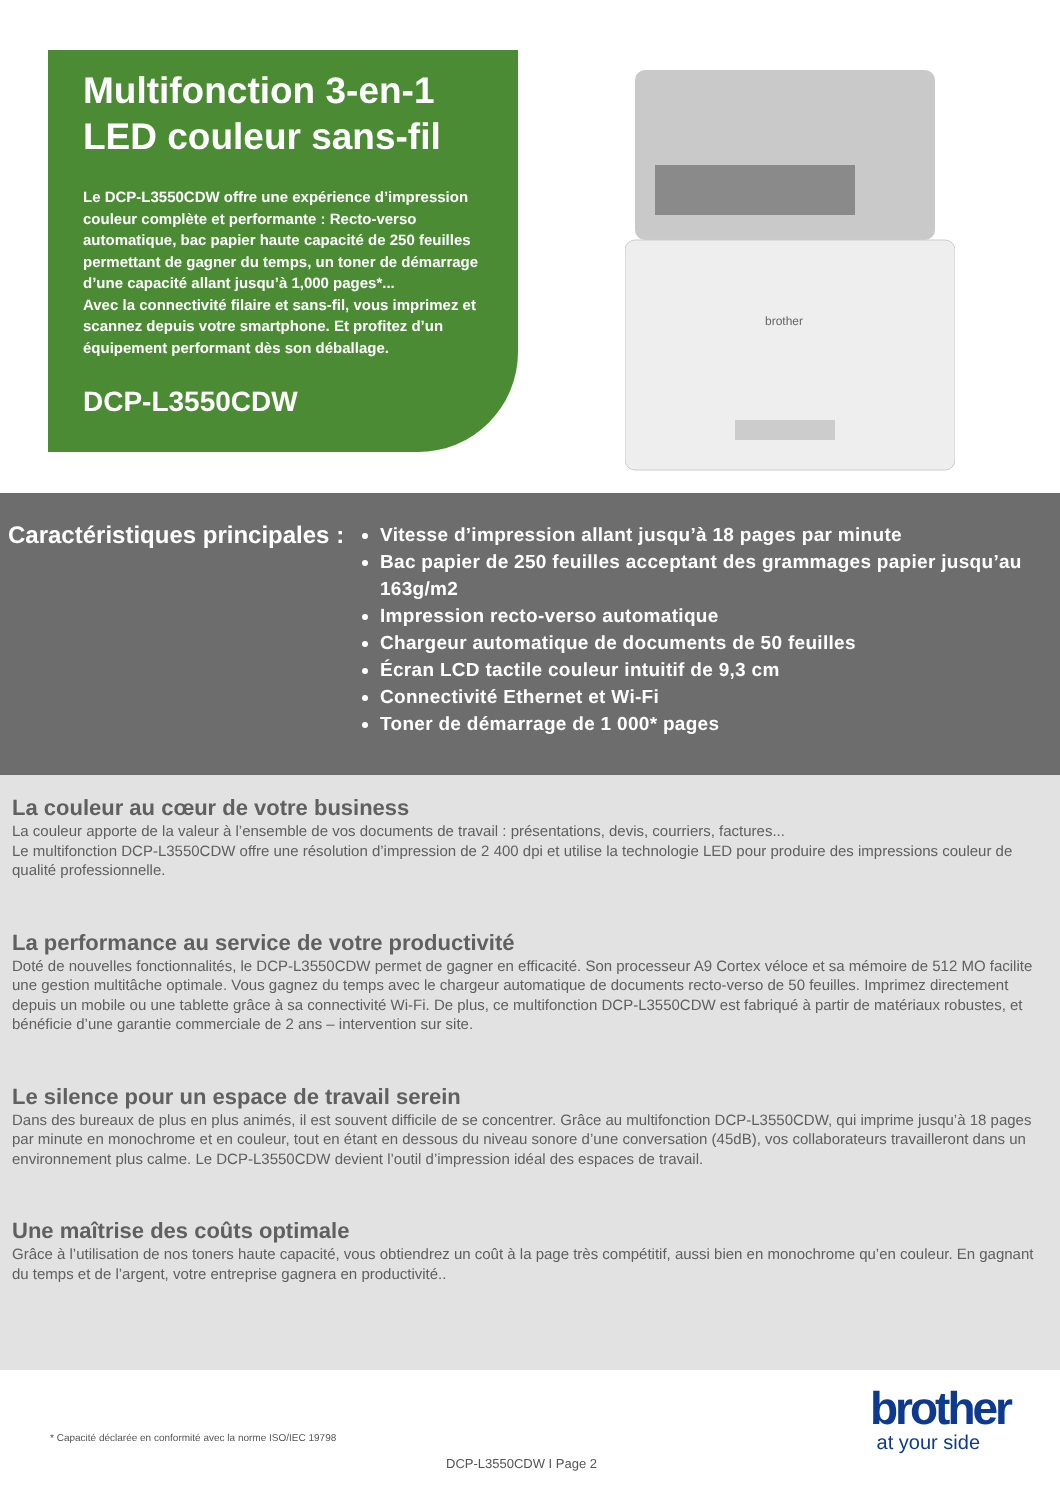Multifonction 3-en-1
LED couleur sans-fil
Le DCP-L3550CDW offre une expérience d’impression couleur complète et performante : Recto-verso automatique, bac papier haute capacité de 250 feuilles permettant de gagner du temps, un toner de démarrage d’une capacité allant jusqu’à 1,000 pages*...
Avec la connectivité filaire et sans-fil, vous imprimez et scannez depuis votre smartphone. Et profitez d’un équipement performant dès son déballage.
DCP-L3550CDW
brother
Caractéristiques principales :
Vitesse d’impression allant jusqu’à 18 pages par minute
Bac papier de 250 feuilles acceptant des grammages papier jusqu’au 163g/m2
Impression recto-verso automatique
Chargeur automatique de documents de 50 feuilles
Écran LCD tactile couleur intuitif de 9,3 cm
Connectivité Ethernet et Wi-Fi
Toner de démarrage de 1 000* pages
La couleur au cœur de votre business
La couleur apporte de la valeur à l’ensemble de vos documents de travail : présentations, devis, courriers, factures...
Le multifonction DCP-L3550CDW offre une résolution d’impression de 2 400 dpi et utilise la technologie LED pour produire des impressions couleur de qualité professionnelle.
La performance au service de votre productivité
Doté de nouvelles fonctionnalités, le DCP-L3550CDW permet de gagner en efficacité. Son processeur A9 Cortex véloce et sa mémoire de 512 MO facilite une gestion multitâche optimale. Vous gagnez du temps avec le chargeur automatique de documents recto-verso de 50 feuilles. Imprimez directement depuis un mobile ou une tablette grâce à sa connectivité Wi-Fi. De plus, ce multifonction DCP-L3550CDW est fabriqué à partir de matériaux robustes, et bénéficie d’une garantie commerciale de 2 ans – intervention sur site.
Le silence pour un espace de travail serein
Dans des bureaux de plus en plus animés, il est souvent difficile de se concentrer. Grâce au multifonction DCP-L3550CDW, qui imprime jusqu’à 18 pages par minute en monochrome et en couleur, tout en étant en dessous du niveau sonore d’une conversation (45dB), vos collaborateurs travailleront dans un environnement plus calme. Le DCP-L3550CDW devient l’outil d’impression idéal des espaces de travail.
Une maîtrise des coûts optimale
Grâce à l’utilisation de nos toners haute capacité, vous obtiendrez un coût à la page très compétitif, aussi bien en monochrome qu’en couleur. En gagnant du temps et de l’argent, votre entreprise gagnera en productivité..
* Capacité déclarée en conformité avec la norme ISO/IEC 19798
brother
at your side
DCP-L3550CDW I Page 2